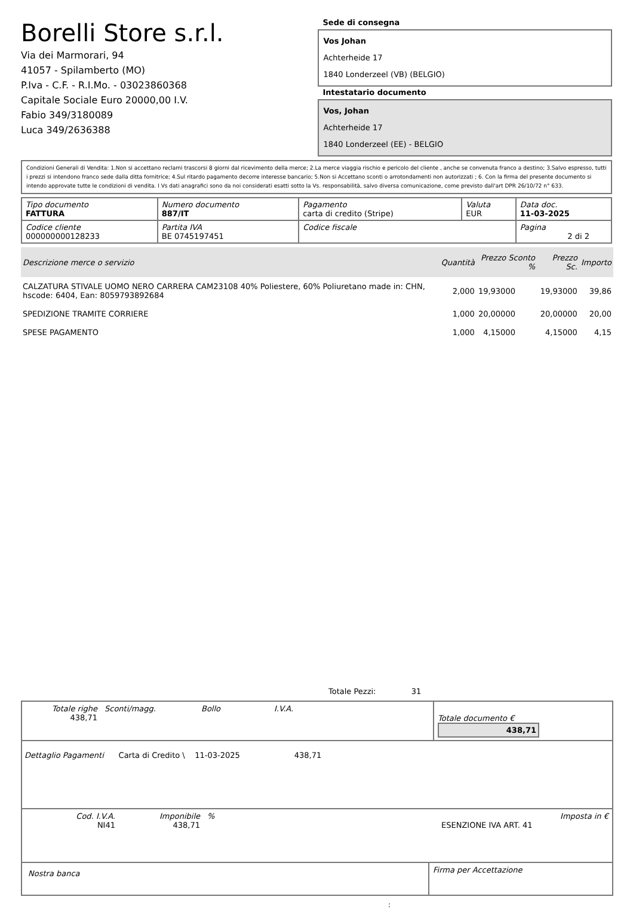Borelli Store s.r.l.
Via dei Marmorari, 94
41057 - Spilamberto (MO)
P.Iva - C.F. - R.I.Mo. - 03023860368
Capitale Sociale Euro 20000,00 I.V.
Fabio 349/3180089
Luca 349/2636388
Sede di consegna
Vos Johan
Achterheide 17
1840 Londerzeel (VB) (BELGIO)
Intestatario documento
Vos, Johan
Achterheide 17
1840 Londerzeel (EE) - BELGIO
Condizioni Generali di Vendita: 1.Non si accettano reclami trascorsi 8 giorni dal ricevimento della merce; 2.La merce viaggia rischio e pericolo del cliente , anche se convenuta franco a destino; 3.Salvo espresso, tutti i prezzi si intendono franco sede dalla ditta fornitrice; 4.Sul ritardo pagamento decorre interesse bancario; 5.Non si Accettano sconti o arrotondamenti non autorizzati ; 6. Con la firma del presente documento si intendo approvate tutte le condizioni di vendita. I Vs dati anagrafici sono da noi considerati esatti sotto la Vs. responsabilità, salvo diversa comunicazione, come previsto dall'art DPR 26/10/72 n° 633.
| Tipo documento FATTURA | Numero documento 887/IT | Pagamento carta di credito (Stripe) | Valuta EUR | Data doc. 11-03-2025 |
| Codice cliente 000000000128233 | Partita IVA BE 0745197451 | Codice fiscale | | Pagina 2 di 2 |
| Descrizione merce o servizio | Quantità | Prezzo Sconto % | Prezzo Sc. | Importo |
| --- | --- | --- | --- | --- |
| CALZATURA STIVALE UOMO NERO CARRERA CAM23108 40% Poliestere, 60% Poliuretano made in: CHN, hscode: 6404, Ean: 8059793892684 | 2,000 | 19,93000 | 19,93000 | 39,86 |
| SPEDIZIONE TRAMITE CORRIERE | 1,000 | 20,00000 | 20,00000 | 20,00 |
| SPESE PAGAMENTO | 1,000 | 4,15000 | 4,15000 | 4,15 |
Totale Pezzi: 31
| Totale righe 438,71 | Sconti/magg. | Bollo | I.V.A. | Totale documento € 438,71 |
Dettaglio Pagamenti Carta di Credito \ 11-03-2025 438,71
| Cod. I.V.A. NI41 | Imponibile 438,71 | % | ESENZIONE IVA ART. 41 | Imposta in € |
| Nostra banca | Firma per Accettazione |
: